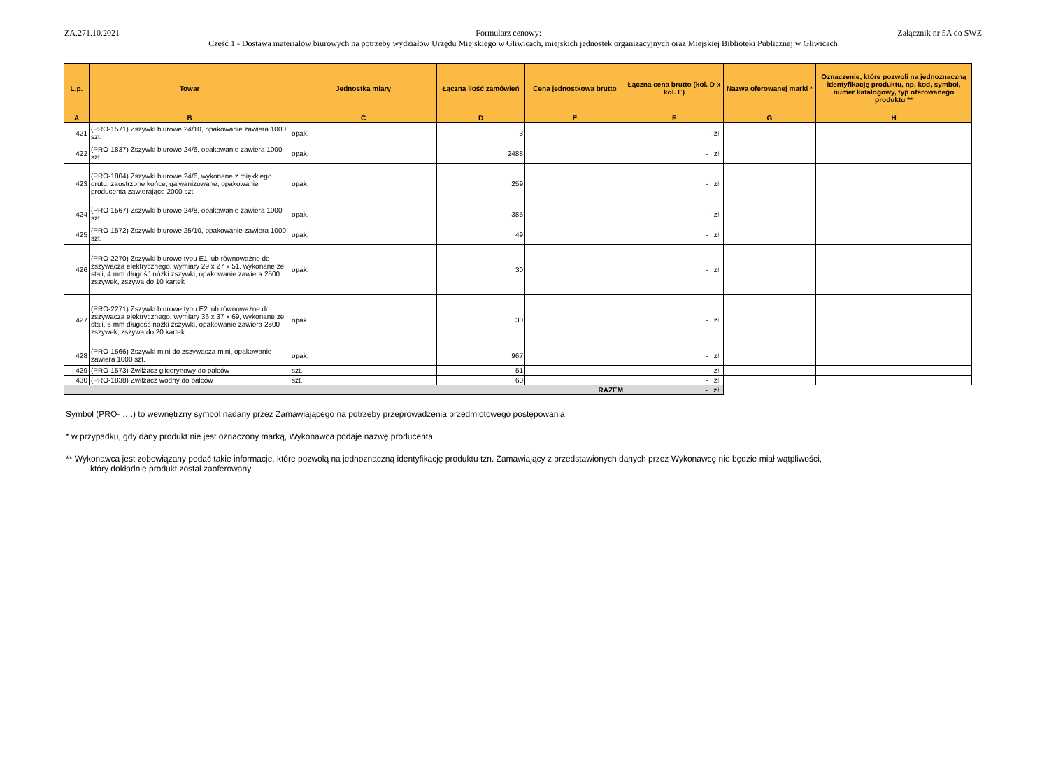ZA.271.10.2021 Załącznik nr 5A do SWZ
Formularz cenowy:
Część 1 - Dostawa materiałów biurowych na potrzeby wydziałów Urzędu Miejskiego w Gliwicach, miejskich jednostek organizacyjnych oraz Miejskiej Biblioteki Publicznej w Gliwicach
| L.p. | Towar | Jednostka miary | Łączna ilość zamówień | Cena jednostkowa brutto | Łączna cena brutto (kol. D x kol. E) | Nazwa oferowanej marki * | Oznaczenie, które pozwoli na jednoznaczną identyfikację produktu, np. kod, symbol, numer katalogowy, typ oferowanego produktu ** |
| --- | --- | --- | --- | --- | --- | --- | --- |
| A | B | C | D | E | F | G | H |
| 421 | (PRO-1571) Zszywki biurowe 24/10, opakowanie zawiera 1000 szt. | opak. | 3 | | - zł | | |
| 422 | (PRO-1837) Zszywki biurowe 24/6, opakowanie zawiera 1000 szt. | opak. | 2488 | | - zł | | |
| 423 | (PRO-1804) Zszywki biurowe 24/6, wykonane z miękkiego drutu, zaostrzone końce, galwanizowane, opakowanie producenta zawierające 2000 szt. | opak. | 259 | | - zł | | |
| 424 | (PRO-1567) Zszywki biurowe 24/8, opakowanie zawiera 1000 szt. | opak. | 385 | | - zł | | |
| 425 | (PRO-1572) Zszywki biurowe 25/10, opakowanie zawiera 1000 szt. | opak. | 49 | | - zł | | |
| 426 | (PRO-2270) Zszywki biurowe typu E1 lub równoważne do zszywacza elektrycznego, wymiary 29 x 27 x 51, wykonane ze stali, 4 mm długość nóżki zszywki, opakowanie zawiera 2500 zszywek, zszywa do 10 kartek | opak. | 30 | | - zł | | |
| 427 | (PRO-2271) Zszywki biurowe typu E2 lub równoważne do zszywacza elektrycznego, wymiary 36 x 37 x 69, wykonane ze stali, 6 mm długość nóżki zszywki, opakowanie zawiera 2500 zszywek, zszywa do 20 kartek | opak. | 30 | | - zł | | |
| 428 | (PRO-1566) Zszywki mini do zszywacza mini, opakowanie zawiera 1000 szt. | opak. | 967 | | - zł | | |
| 429 | (PRO-1573) Zwilżacz glicerynowy do palców | szt. | 51 | | - zł | | |
| 430 | (PRO-1838) Zwilżacz wodny do palców | szt. | 60 | | - zł | | |
| RAZEM | | | | | - zł | | |
Symbol (PRO- ….) to wewnętrzny symbol nadany przez Zamawiającego na potrzeby przeprowadzenia przedmiotowego postępowania
* w przypadku, gdy dany produkt nie jest oznaczony marką, Wykonawca podaje nazwę producenta
** Wykonawca jest zobowiązany podać takie informacje, które pozwolą na jednoznaczną identyfikację produktu tzn. Zamawiający z przedstawionych danych przez Wykonawcę nie będzie miał wątpliwości,
który dokładnie produkt został zaoferowany